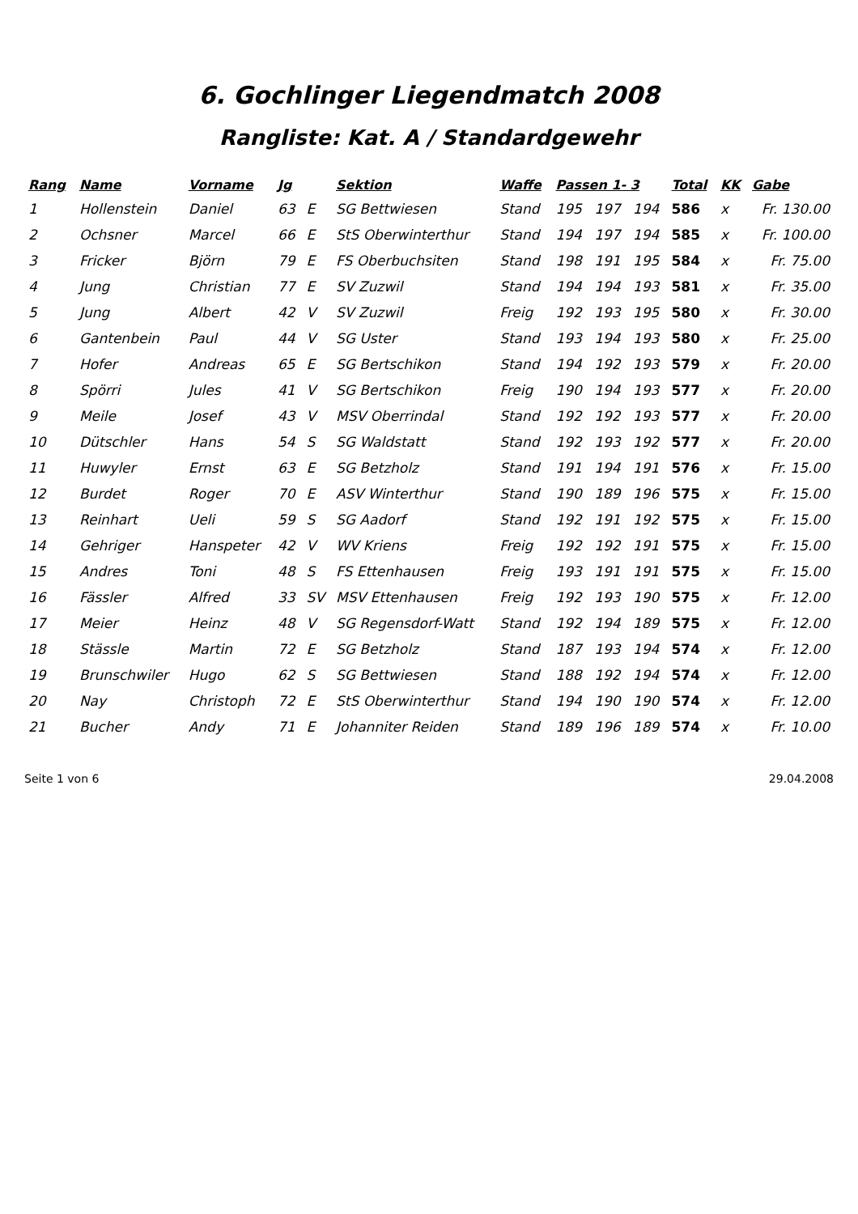6. Gochlinger Liegendmatch 2008
Rangliste: Kat. A / Standardgewehr
| Rang | Name | Vorname | Jg | | Sektion | Waffe | Passen 1- 3 | | | Total | KK | Gabe |
| --- | --- | --- | --- | --- | --- | --- | --- | --- | --- | --- | --- | --- |
| 1 | Hollenstein | Daniel | 63 | E | SG Bettwiesen | Stand | 195 | 197 | 194 | 586 | x | Fr. 130.00 |
| 2 | Ochsner | Marcel | 66 | E | StS Oberwinterthur | Stand | 194 | 197 | 194 | 585 | x | Fr. 100.00 |
| 3 | Fricker | Björn | 79 | E | FS Oberbuchsiten | Stand | 198 | 191 | 195 | 584 | x | Fr. 75.00 |
| 4 | Jung | Christian | 77 | E | SV Zuzwil | Stand | 194 | 194 | 193 | 581 | x | Fr. 35.00 |
| 5 | Jung | Albert | 42 | V | SV Zuzwil | Freig | 192 | 193 | 195 | 580 | x | Fr. 30.00 |
| 6 | Gantenbein | Paul | 44 | V | SG Uster | Stand | 193 | 194 | 193 | 580 | x | Fr. 25.00 |
| 7 | Hofer | Andreas | 65 | E | SG Bertschikon | Stand | 194 | 192 | 193 | 579 | x | Fr. 20.00 |
| 8 | Spörri | Jules | 41 | V | SG Bertschikon | Freig | 190 | 194 | 193 | 577 | x | Fr. 20.00 |
| 9 | Meile | Josef | 43 | V | MSV Oberrindal | Stand | 192 | 192 | 193 | 577 | x | Fr. 20.00 |
| 10 | Dütschler | Hans | 54 | S | SG Waldstatt | Stand | 192 | 193 | 192 | 577 | x | Fr. 20.00 |
| 11 | Huwyler | Ernst | 63 | E | SG Betzholz | Stand | 191 | 194 | 191 | 576 | x | Fr. 15.00 |
| 12 | Burdet | Roger | 70 | E | ASV Winterthur | Stand | 190 | 189 | 196 | 575 | x | Fr. 15.00 |
| 13 | Reinhart | Ueli | 59 | S | SG Aadorf | Stand | 192 | 191 | 192 | 575 | x | Fr. 15.00 |
| 14 | Gehriger | Hanspeter | 42 | V | WV Kriens | Freig | 192 | 192 | 191 | 575 | x | Fr. 15.00 |
| 15 | Andres | Toni | 48 | S | FS Ettenhausen | Freig | 193 | 191 | 191 | 575 | x | Fr. 15.00 |
| 16 | Fässler | Alfred | 33 | SV | MSV Ettenhausen | Freig | 192 | 193 | 190 | 575 | x | Fr. 12.00 |
| 17 | Meier | Heinz | 48 | V | SG Regensdorf-Watt | Stand | 192 | 194 | 189 | 575 | x | Fr. 12.00 |
| 18 | Stässle | Martin | 72 | E | SG Betzholz | Stand | 187 | 193 | 194 | 574 | x | Fr. 12.00 |
| 19 | Brunschwiler | Hugo | 62 | S | SG Bettwiesen | Stand | 188 | 192 | 194 | 574 | x | Fr. 12.00 |
| 20 | Nay | Christoph | 72 | E | StS Oberwinterthur | Stand | 194 | 190 | 190 | 574 | x | Fr. 12.00 |
| 21 | Bucher | Andy | 71 | E | Johanniter Reiden | Stand | 189 | 196 | 189 | 574 | x | Fr. 10.00 |
Seite 1 von 6 29.04.2008